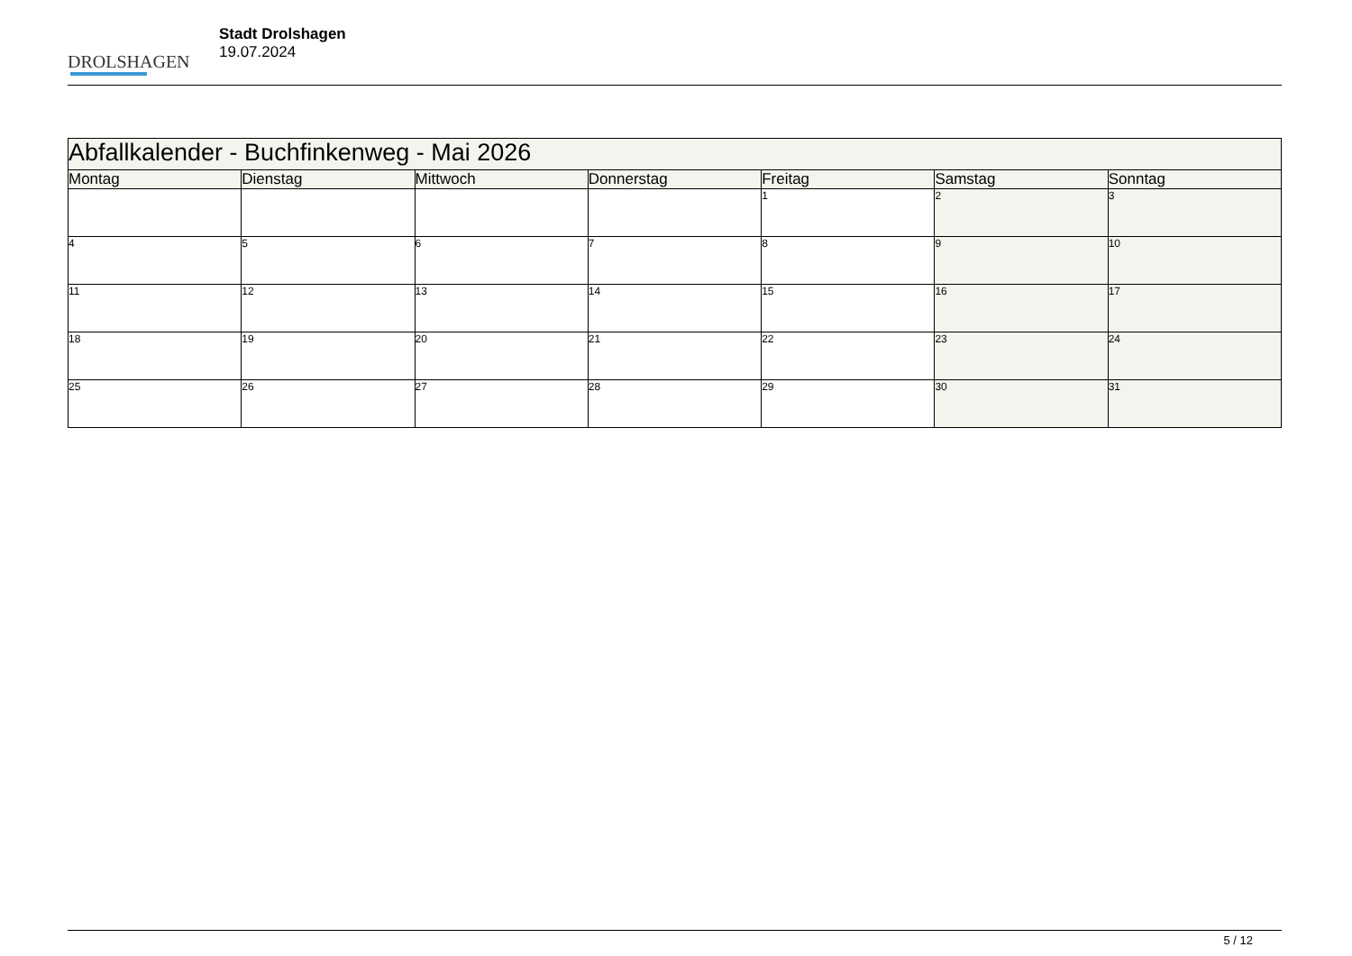DROLSHAGEN
Stadt Drolshagen
19.07.2024
| Abfallkalender - Buchfinkenweg - Mai 2026 | | | | | | |
| --- | --- | --- | --- | --- | --- | --- |
| Montag | Dienstag | Mittwoch | Donnerstag | Freitag | Samstag | Sonntag |
| | | | | 1 | 2 | 3 |
| 4 | 5 | 6 | 7 | 8 | 9 | 10 |
| 11 | 12 | 13 | 14 | 15 | 16 | 17 |
| 18 | 19 | 20 | 21 | 22 | 23 | 24 |
| 25 | 26 | 27 | 28 | 29 | 30 | 31 |
5 / 12